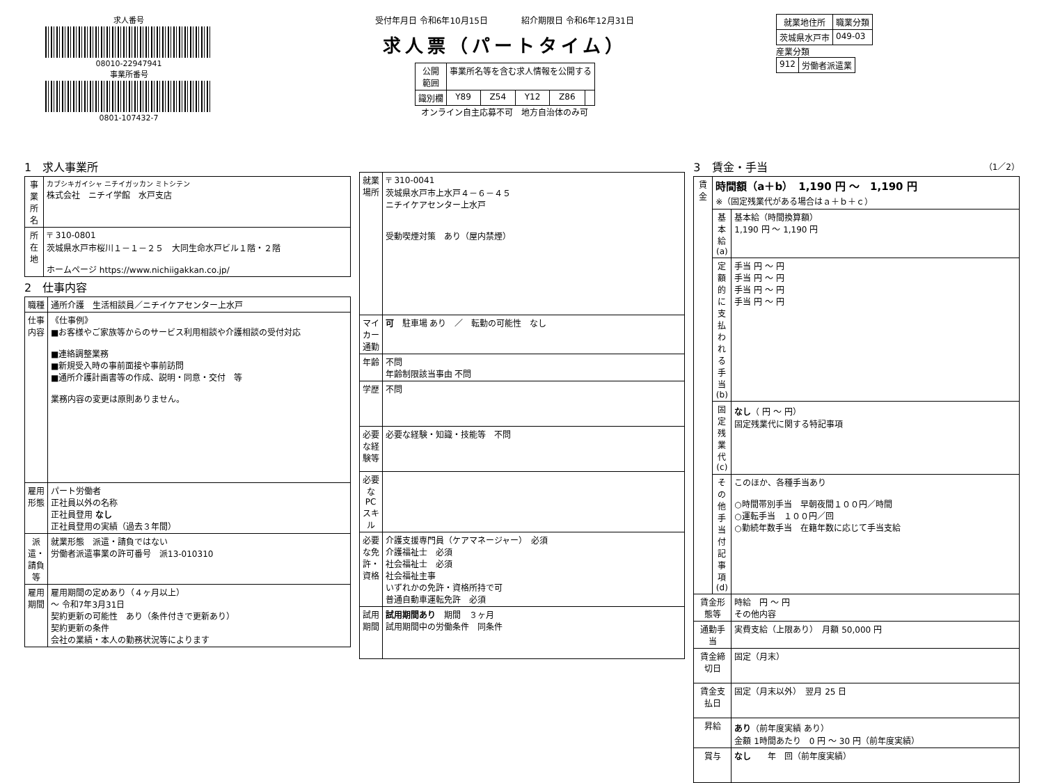求人番号
08010-22947941
事業所番号
0801-107432-7
受付年月日 令和6年10月15日　　　　紹介期限日 令和6年12月31日
求人票（パートタイム）
| 公開 範囲 | 事業所名等を含む求人情報を公開する | | | | |
| 識別欄 | Y89 | Z54 | Y12 | Z86 | |
オンライン自主応募不可　地方自治体のみ可
| 就業地住所 | 職業分類 |
| --- | --- |
| 茨城県水戸市 | 049-03 |
産業分類
| 912 | 労働者派遣業 |
1　求人事業所
| 事業所名 | カブシキガイシャ ニチイガッカン ミトシテン 株式会社 ニチイ学館 水戸支店 |
| 所在地 | 〒 310-0801 茨城県水戸市桜川１－１－２５ 大同生命水戸ビル１階・２階 ホームページ https://www.nichiigakkan.co.jp/ |
2　仕事内容
| 職種 | 通所介護 生活相談員／ニチイケアセンター上水戸 |
| 仕事内容 | 《仕事例》 ■お客様やご家族等からのサービス利用相談や介護相談の受付対応 ■連絡調整業務 ■新規受入時の事前面接や事前訪問 ■通所介護計画書等の作成、説明・同意・交付 等 業務内容の変更は原則ありません。 |
| 雇用形態 | パート労働者 正社員以外の名称 正社員登用 なし 正社員登用の実績（過去３年間） |
| 派遣・請負等 | 就業形態 派遣・請負ではない 労働者派遣事業の許可番号 派13-010310 |
| 雇用期間 | 雇用期間の定めあり（４ヶ月以上） ～ 令和7年3月31日 契約更新の可能性 あり（条件付きで更新あり） 契約更新の条件 会社の業績・本人の勤務状況等によります |
| 就業場所 | 〒 310-0041 茨城県水戸市上水戸４－６－４５ ニチイケアセンター上水戸 受動喫煙対策 あり（屋内禁煙） |
| マイカー通勤 | 可 駐車場 あり ／ 転勤の可能性 なし |
| 年齢 | 不問 年齢制限該当事由 不問 |
| 学歴 | 不問 |
| 必要な経験等 | 必要な経験・知識・技能等 不問 |
| 必要なPCスキル | |
| 必要な免許・資格 | 介護支援専門員（ケアマネージャー） 必須 介護福祉士 必須 社会福祉士 必須 社会福祉主事 いずれかの免許・資格所持で可 普通自動車運転免許 必須 |
| 試用期間 | 試用期間あり 期間 ３ヶ月 試用期間中の労働条件 同条件 |
3　賃金・手当　（1／2）
| 賃金 | 時間額（a＋b） 1,190 円 ～ 1,190 円 ※（固定残業代がある場合はａ＋ｂ＋ｃ） | |
| | 基本給(a) | 基本給（時間換算額） 1,190 円 ～ 1,190 円 |
| | 定額的に支払われる手当(b) | 手当 円 ～ 円 手当 円 ～ 円 手当 円 ～ 円 手当 円 ～ 円 |
| | 固定残業代(c) | なし （ 円 ～ 円） 固定残業代に関する特記事項 |
| | その他手当付記事項(d) | このほか、各種手当あり ○時間帯別手当 早朝夜間１００円／時間 ○運転手当 １００円／回 ○勤続年数手当 在籍年数に応じて手当支給 |
| 賃金形態等 | | 時給 円 ～ 円 その他内容 |
| 通勤手当 | | 実費支給（上限あり） 月額 50,000 円 |
| 賃金締切日 | | 固定（月末） |
| 賃金支払日 | | 固定（月末以外） 翌月 25 日 |
| 昇給 | | あり （前年度実績 あり） 金額 1時間あたり 0 円 ～ 30 円（前年度実績） |
| 賞与 | | なし 年 回（前年度実績） |